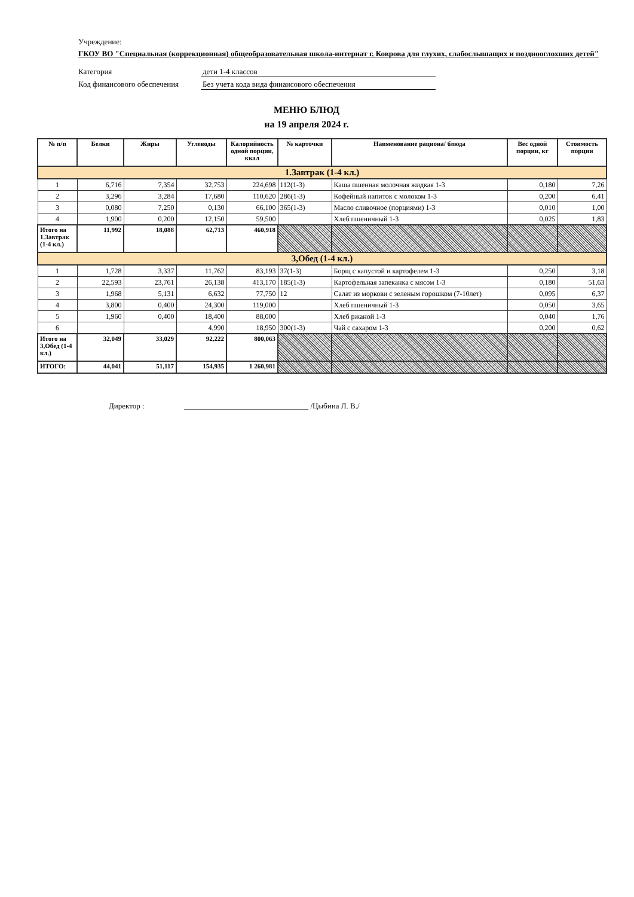Учреждение:
ГКОУ ВО "Специальная (коррекционная) общеобразовательная школа-интернат г. Коврова для глухих, слабослышащих и позднооглохших детей"
Категория дети 1-4 классов
Код финансового обеспечения Без учета кода вида финансового обеспечения
МЕНЮ БЛЮД
на 19 апреля 2024 г.
| № п/п | Белки | Жиры | Углеводы | Калорийность одной порции, ккал | № карточки | Наименование рациона/ блюда | Вес одной порции, кг | Стоимость порции |
| --- | --- | --- | --- | --- | --- | --- | --- | --- |
| 1.Завтрак (1-4 кл.) | | | | | | | | |
| 1 | 6,716 | 7,354 | 32,753 | 224,698 | 112(1-3) | Каша пшенная молочная жидкая 1-3 | 0,180 | 7,26 |
| 2 | 3,296 | 3,284 | 17,680 | 110,620 | 286(1-3) | Кофейный напиток с молоком 1-3 | 0,200 | 6,41 |
| 3 | 0,080 | 7,250 | 0,130 | 66,100 | 365(1-3) | Масло сливочное (порциями) 1-3 | 0,010 | 1,00 |
| 4 | 1,900 | 0,200 | 12,150 | 59,500 | | Хлеб пшеничный 1-3 | 0,025 | 1,83 |
| Итого на 1.Завтрак (1-4 кл.) | 11,992 | 18,088 | 62,713 | 460,918 | | | | |
| 3,Обед (1-4 кл.) | | | | | | | | |
| 1 | 1,728 | 3,337 | 11,762 | 83,193 | 37(1-3) | Борщ с капустой и картофелем 1-3 | 0,250 | 3,18 |
| 2 | 22,593 | 23,761 | 26,138 | 413,170 | 185(1-3) | Картофельная запеканка с мясом 1-3 | 0,180 | 51,63 |
| 3 | 1,968 | 5,131 | 6,632 | 77,750 | 12 | Салат из моркови с зеленым горошком (7-10лет) | 0,095 | 6,37 |
| 4 | 3,800 | 0,400 | 24,300 | 119,000 | | Хлеб пшеничный 1-3 | 0,050 | 3,65 |
| 5 | 1,960 | 0,400 | 18,400 | 88,000 | | Хлеб ржаной 1-3 | 0,040 | 1,76 |
| 6 | | | 4,990 | 18,950 | 300(1-3) | Чай с сахаром 1-3 | 0,200 | 0,62 |
| Итого на 3,Обед (1-4 кл.) | 32,049 | 33,029 | 92,222 | 800,063 | | | | |
| ИТОГО: | 44,041 | 51,117 | 154,935 | 1 260,981 | | | | |
Директор : ________________________________ /Цыбина Л. В./